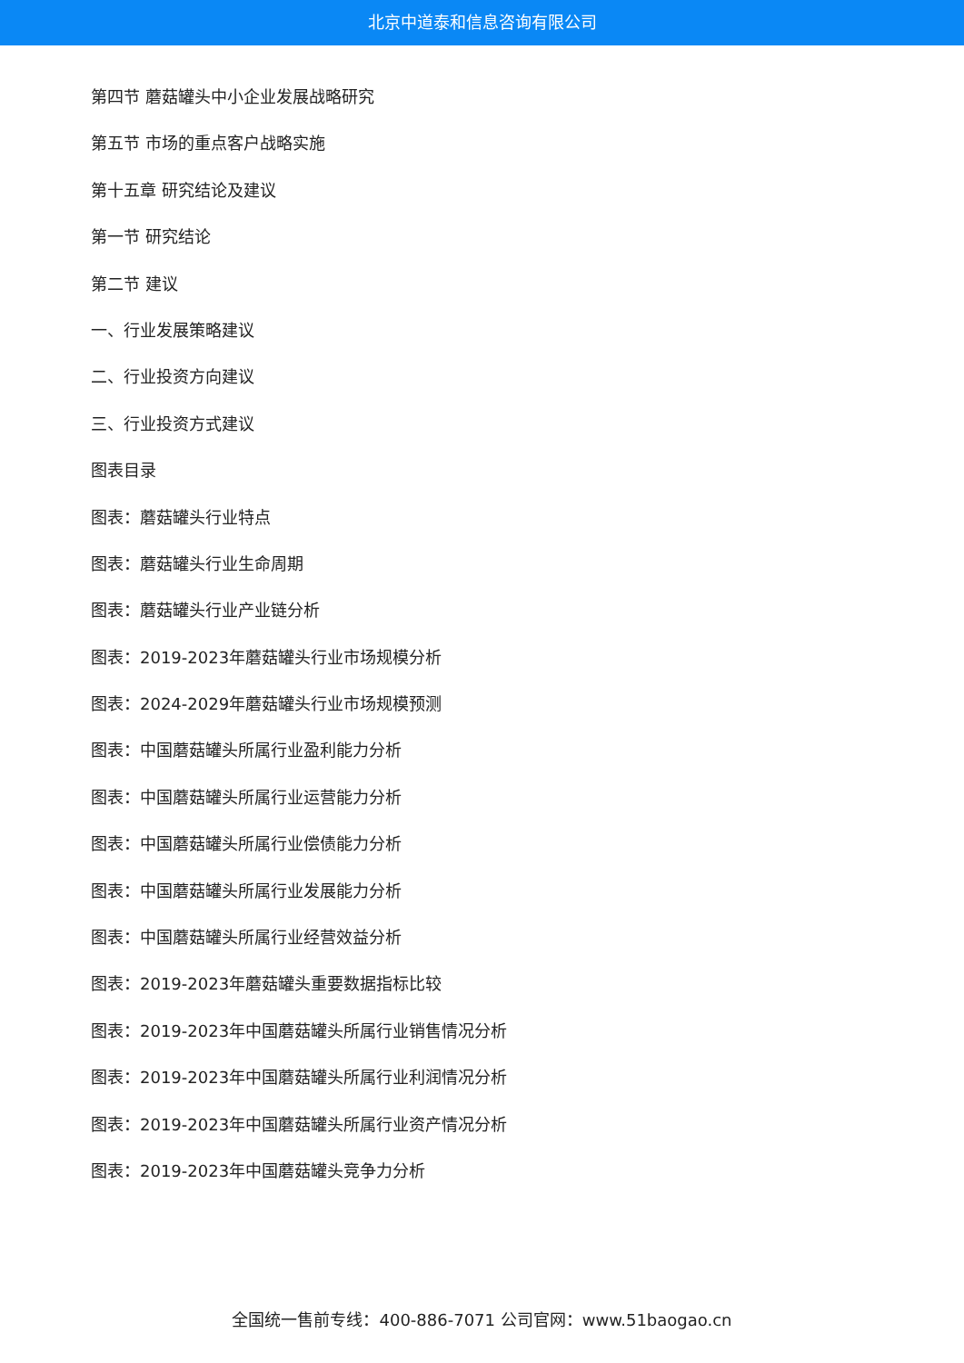北京中道泰和信息咨询有限公司
第四节 蘑菇罐头中小企业发展战略研究
第五节 市场的重点客户战略实施
第十五章 研究结论及建议
第一节 研究结论
第二节 建议
一、行业发展策略建议
二、行业投资方向建议
三、行业投资方式建议
图表目录
图表：蘑菇罐头行业特点
图表：蘑菇罐头行业生命周期
图表：蘑菇罐头行业产业链分析
图表：2019-2023年蘑菇罐头行业市场规模分析
图表：2024-2029年蘑菇罐头行业市场规模预测
图表：中国蘑菇罐头所属行业盈利能力分析
图表：中国蘑菇罐头所属行业运营能力分析
图表：中国蘑菇罐头所属行业偿债能力分析
图表：中国蘑菇罐头所属行业发展能力分析
图表：中国蘑菇罐头所属行业经营效益分析
图表：2019-2023年蘑菇罐头重要数据指标比较
图表：2019-2023年中国蘑菇罐头所属行业销售情况分析
图表：2019-2023年中国蘑菇罐头所属行业利润情况分析
图表：2019-2023年中国蘑菇罐头所属行业资产情况分析
图表：2019-2023年中国蘑菇罐头竞争力分析
全国统一售前专线：400-886-7071 公司官网：www.51baogao.cn